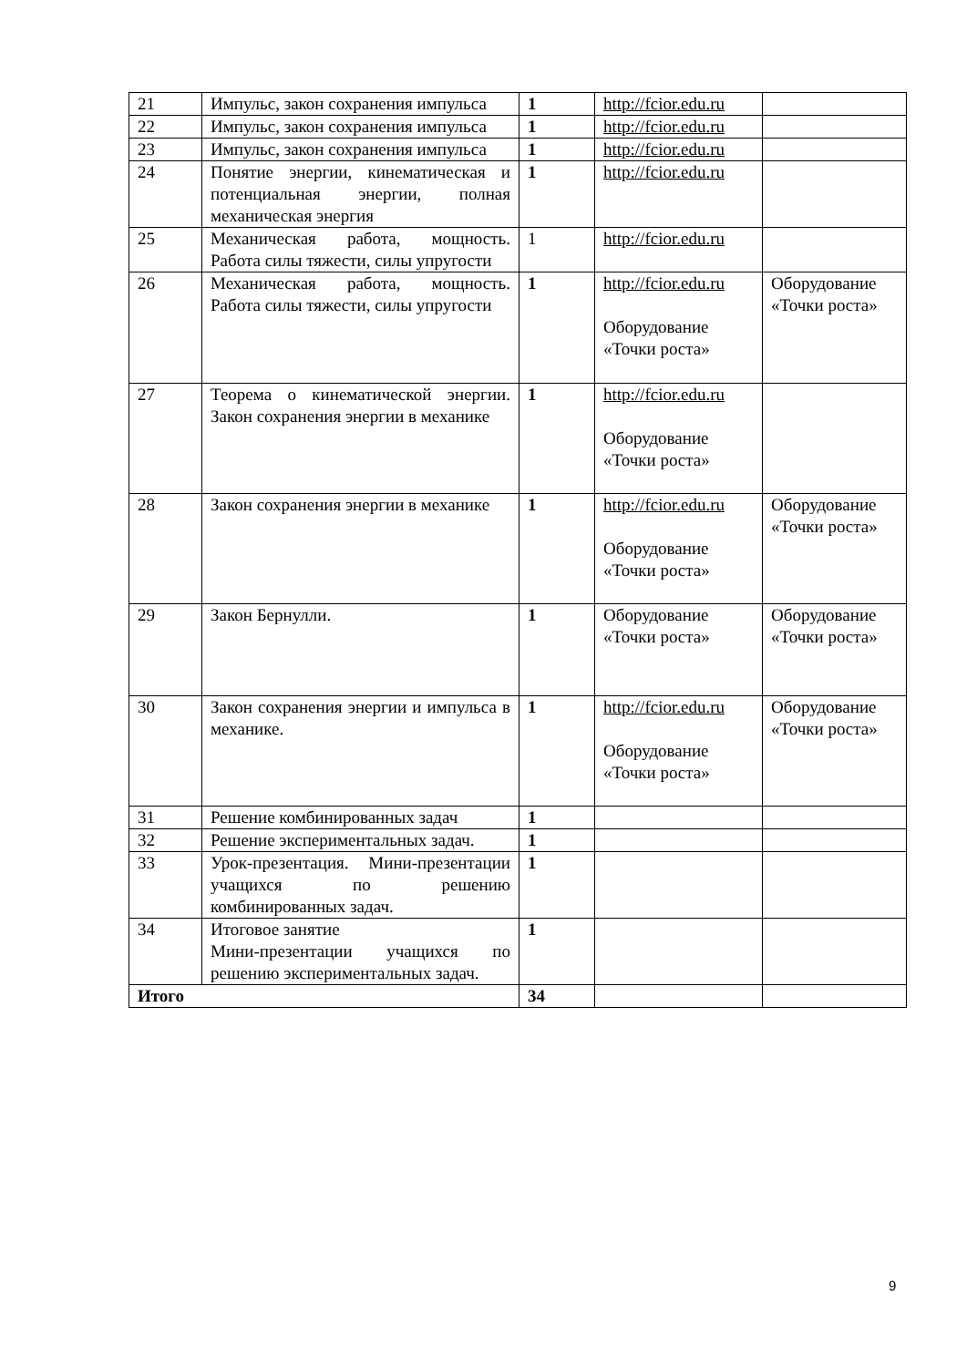| 21 | Импульс, закон сохранения импульса | 1 | http://fcior.edu.ru | |
| 22 | Импульс, закон сохранения импульса | 1 | http://fcior.edu.ru | |
| 23 | Импульс, закон сохранения импульса | 1 | http://fcior.edu.ru | |
| 24 | Понятие энергии, кинематическая и потенциальная энергии, полная механическая энергия | 1 | http://fcior.edu.ru | |
| 25 | Механическая работа, мощность. Работа силы тяжести, силы упругости | 1 | http://fcior.edu.ru | |
| 26 | Механическая работа, мощность. Работа силы тяжести, силы упругости | 1 | http://fcior.edu.ru Оборудование «Точки роста» | Оборудование «Точки роста» |
| 27 | Теорема о кинематической энергии. Закон сохранения энергии в механике | 1 | http://fcior.edu.ru Оборудование «Точки роста» | |
| 28 | Закон сохранения энергии в механике | 1 | http://fcior.edu.ru Оборудование «Точки роста» | Оборудование «Точки роста» |
| 29 | Закон Бернулли. | 1 | Оборудование «Точки роста» | Оборудование «Точки роста» |
| 30 | Закон сохранения энергии и импульса в механике. | 1 | http://fcior.edu.ru Оборудование «Точки роста» | Оборудование «Точки роста» |
| 31 | Решение комбинированных задач | 1 | | |
| 32 | Решение экспериментальных задач. | 1 | | |
| 33 | Урок-презентация. Мини-презентации учащихся по решению комбинированных задач. | 1 | | |
| 34 | Итоговое занятие Мини-презентации учащихся по решению экспериментальных задач. | 1 | | |
| Итого | | 34 | | |
9